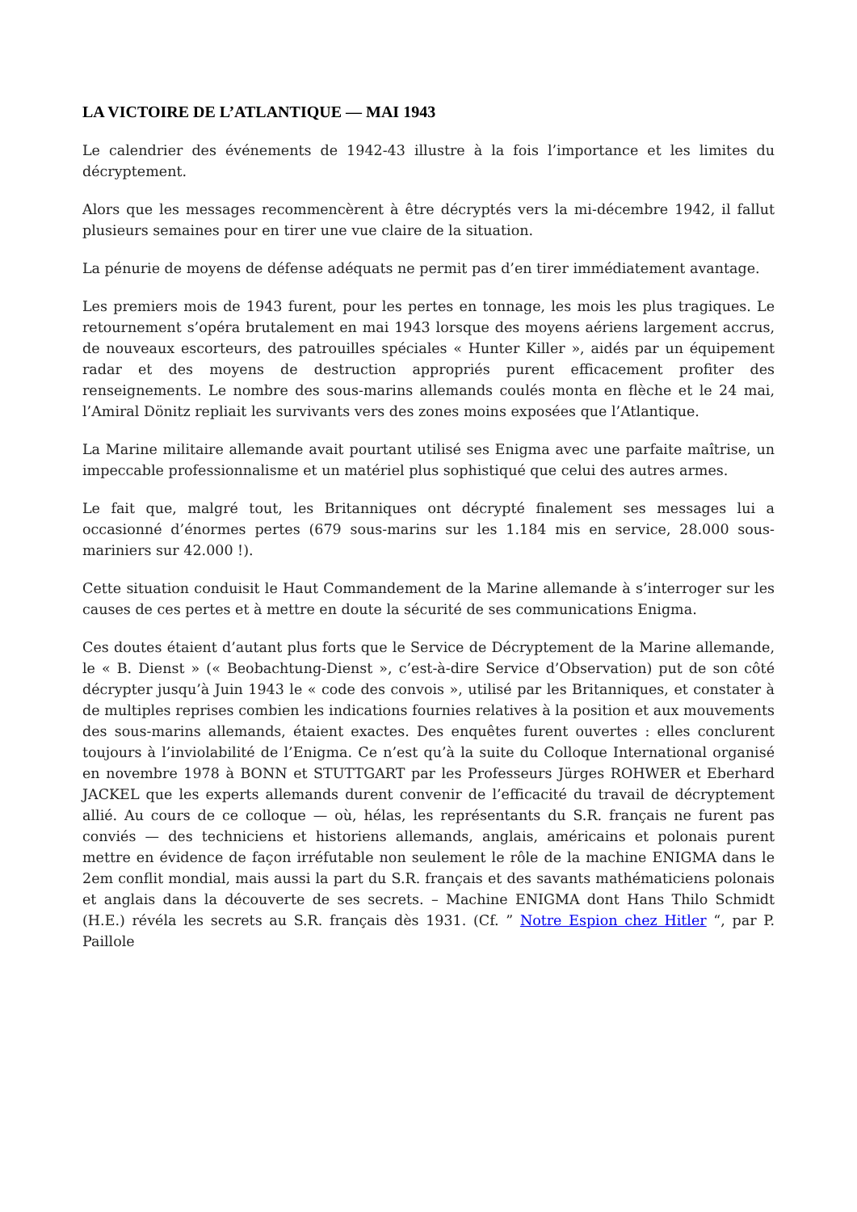LA VICTOIRE DE L’ATLANTIQUE — MAI 1943
Le calendrier des événements de 1942-43 illustre à la fois l’importance et les limites du décryptement.
Alors que les messages recommencèrent à être décryptés vers la mi-décembre 1942, il fallut plusieurs semaines pour en tirer une vue claire de la situation.
La pénurie de moyens de défense adéquats ne permit pas d’en tirer immédiatement avantage.
Les premiers mois de 1943 furent, pour les pertes en tonnage, les mois les plus tragiques. Le retournement s’opéra brutalement en mai 1943 lorsque des moyens aériens largement accrus, de nouveaux escorteurs, des patrouilles spéciales « Hunter Killer », aidés par un équipement radar et des moyens de destruction appropriés purent efficacement profiter des renseignements. Le nombre des sous-marins allemands coulés monta en flèche et le 24 mai, l’Amiral Dönitz repliait les survivants vers des zones moins exposées que l’Atlantique.
La Marine militaire allemande avait pourtant utilisé ses Enigma avec une parfaite maîtrise, un impeccable professionnalisme et un matériel plus sophistiqué que celui des autres armes.
Le fait que, malgré tout, les Britanniques ont décrypté finalement ses messages lui a occasionné d’énormes pertes (679 sous-marins sur les 1.184 mis en service, 28.000 sous-mariniers sur 42.000 !).
Cette situation conduisit le Haut Commandement de la Marine allemande à s’interroger sur les causes de ces pertes et à mettre en doute la sécurité de ses communications Enigma.
Ces doutes étaient d’autant plus forts que le Service de Décryptement de la Marine allemande, le « B. Dienst » (« Beobachtung-Dienst », c’est-à-dire Service d’Observation) put de son côté décrypter jusqu’à Juin 1943 le « code des convois », utilisé par les Britanniques, et constater à de multiples reprises combien les indications fournies relatives à la position et aux mouvements des sous-marins allemands, étaient exactes. Des enquêtes furent ouvertes : elles conclurent toujours à l’inviolabilité de l’Enigma. Ce n’est qu’à la suite du Colloque International organisé en novembre 1978 à BONN et STUTTGART par les Professeurs Jürges ROHWER et Eberhard JACKEL que les experts allemands durent convenir de l’efficacité du travail de décryptement allié. Au cours de ce colloque — où, hélas, les représentants du S.R. français ne furent pas conviés — des techniciens et historiens allemands, anglais, américains et polonais purent mettre en évidence de façon irréfutable non seulement le rôle de la machine ENIGMA dans le 2em conflit mondial, mais aussi la part du S.R. français et des savants mathématiciens polonais et anglais dans la découverte de ses secrets. – Machine ENIGMA dont Hans Thilo Schmidt (H.E.) révéla les secrets au S.R. français dès 1931. (Cf. ” Notre Espion chez Hitler “, par P. Paillole